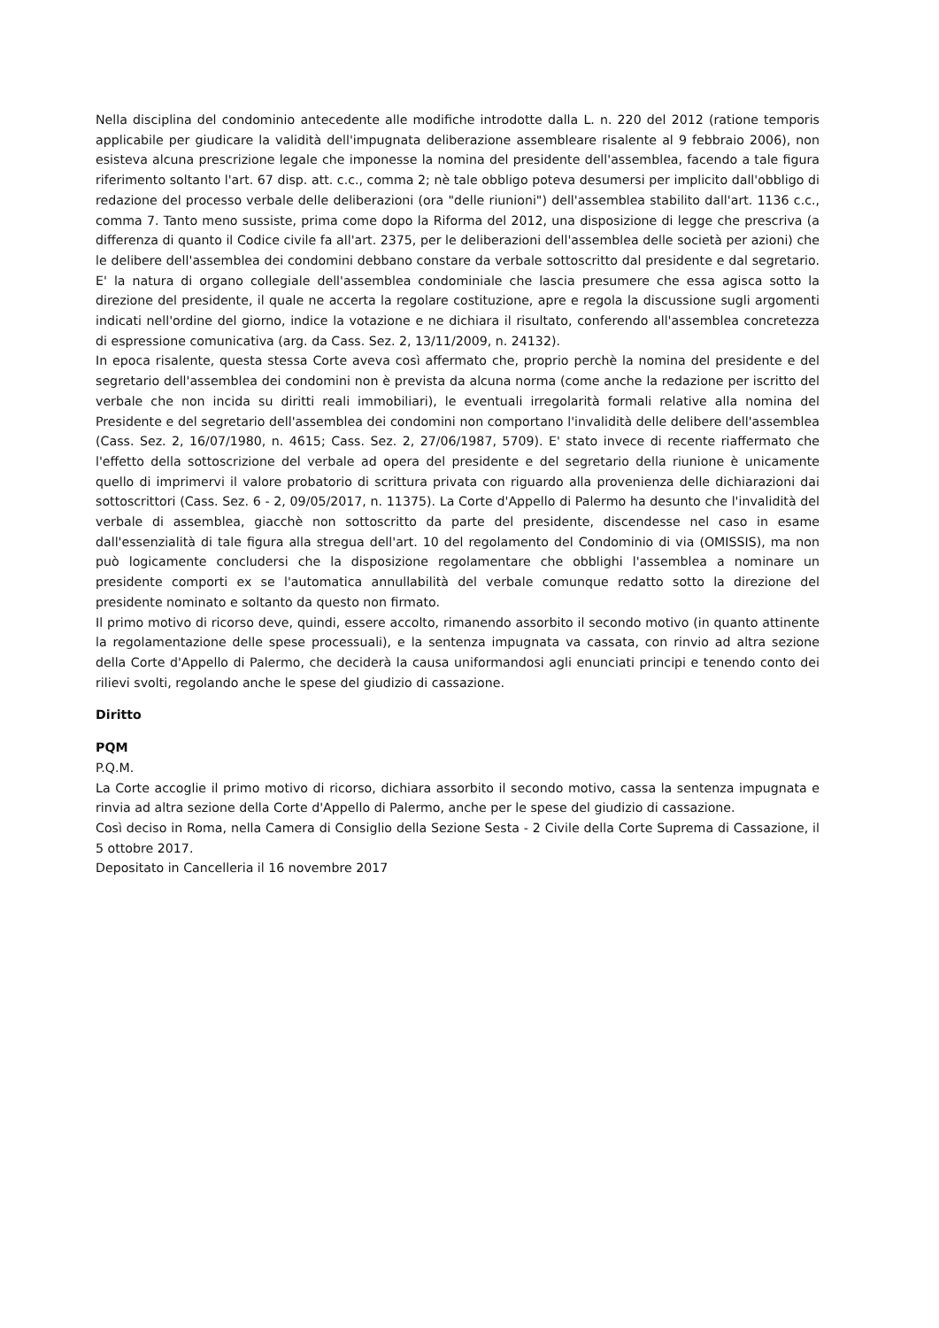Nella disciplina del condominio antecedente alle modifiche introdotte dalla L. n. 220 del 2012 (ratione temporis applicabile per giudicare la validità dell'impugnata deliberazione assembleare risalente al 9 febbraio 2006), non esisteva alcuna prescrizione legale che imponesse la nomina del presidente dell'assemblea, facendo a tale figura riferimento soltanto l'art. 67 disp. att. c.c., comma 2; nè tale obbligo poteva desumersi per implicito dall'obbligo di redazione del processo verbale delle deliberazioni (ora "delle riunioni") dell'assemblea stabilito dall'art. 1136 c.c., comma 7. Tanto meno sussiste, prima come dopo la Riforma del 2012, una disposizione di legge che prescriva (a differenza di quanto il Codice civile fa all'art. 2375, per le deliberazioni dell'assemblea delle società per azioni) che le delibere dell'assemblea dei condomini debbano constare da verbale sottoscritto dal presidente e dal segretario. E' la natura di organo collegiale dell'assemblea condominiale che lascia presumere che essa agisca sotto la direzione del presidente, il quale ne accerta la regolare costituzione, apre e regola la discussione sugli argomenti indicati nell'ordine del giorno, indice la votazione e ne dichiara il risultato, conferendo all'assemblea concretezza di espressione comunicativa (arg. da Cass. Sez. 2, 13/11/2009, n. 24132).
In epoca risalente, questa stessa Corte aveva così affermato che, proprio perchè la nomina del presidente e del segretario dell'assemblea dei condomini non è prevista da alcuna norma (come anche la redazione per iscritto del verbale che non incida su diritti reali immobiliari), le eventuali irregolarità formali relative alla nomina del Presidente e del segretario dell'assemblea dei condomini non comportano l'invalidità delle delibere dell'assemblea (Cass. Sez. 2, 16/07/1980, n. 4615; Cass. Sez. 2, 27/06/1987, 5709). E' stato invece di recente riaffermato che l'effetto della sottoscrizione del verbale ad opera del presidente e del segretario della riunione è unicamente quello di imprimervi il valore probatorio di scrittura privata con riguardo alla provenienza delle dichiarazioni dai sottoscrittori (Cass. Sez. 6 - 2, 09/05/2017, n. 11375). La Corte d'Appello di Palermo ha desunto che l'invalidità del verbale di assemblea, giacchè non sottoscritto da parte del presidente, discendesse nel caso in esame dall'essenzialità di tale figura alla stregua dell'art. 10 del regolamento del Condominio di via (OMISSIS), ma non può logicamente concludersi che la disposizione regolamentare che obblighi l'assemblea a nominare un presidente comporti ex se l'automatica annullabilità del verbale comunque redatto sotto la direzione del presidente nominato e soltanto da questo non firmato.
Il primo motivo di ricorso deve, quindi, essere accolto, rimanendo assorbito il secondo motivo (in quanto attinente la regolamentazione delle spese processuali), e la sentenza impugnata va cassata, con rinvio ad altra sezione della Corte d'Appello di Palermo, che deciderà la causa uniformandosi agli enunciati principi e tenendo conto dei rilievi svolti, regolando anche le spese del giudizio di cassazione.
Diritto
PQM
P.Q.M.
La Corte accoglie il primo motivo di ricorso, dichiara assorbito il secondo motivo, cassa la sentenza impugnata e rinvia ad altra sezione della Corte d'Appello di Palermo, anche per le spese del giudizio di cassazione.
Così deciso in Roma, nella Camera di Consiglio della Sezione Sesta - 2 Civile della Corte Suprema di Cassazione, il 5 ottobre 2017.
Depositato in Cancelleria il 16 novembre 2017